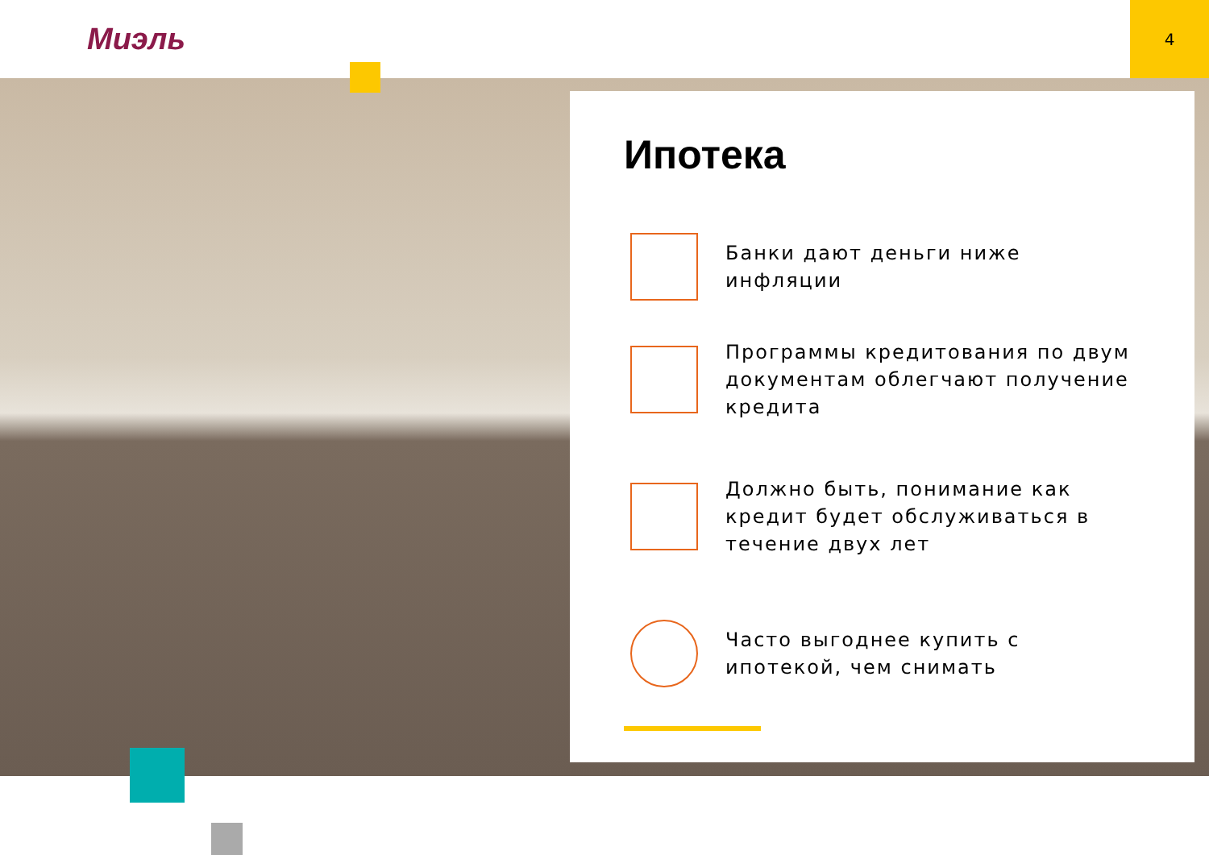Миэль
4
Ипотека
Банки дают деньги ниже инфляции
Программы кредитования по двум документам облегчают получение кредита
Должно быть, понимание как кредит будет обслуживаться в течение двух лет
Часто выгоднее купить с ипотекой, чем снимать